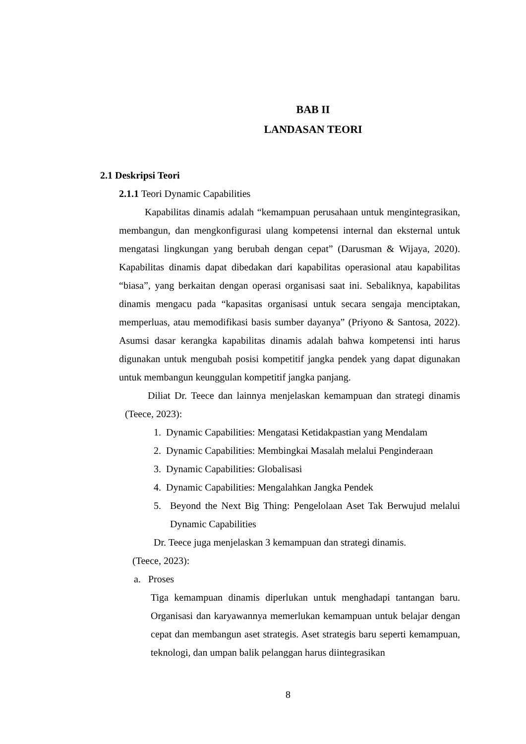BAB II
LANDASAN TEORI
2.1 Deskripsi Teori
2.1.1 Teori Dynamic Capabilities
Kapabilitas dinamis adalah “kemampuan perusahaan untuk mengintegrasikan, membangun, dan mengkonfigurasi ulang kompetensi internal dan eksternal untuk mengatasi lingkungan yang berubah dengan cepat” (Darusman & Wijaya, 2020). Kapabilitas dinamis dapat dibedakan dari kapabilitas operasional atau kapabilitas “biasa”, yang berkaitan dengan operasi organisasi saat ini. Sebaliknya, kapabilitas dinamis mengacu pada “kapasitas organisasi untuk secara sengaja menciptakan, memperluas, atau memodifikasi basis sumber dayanya” (Priyono & Santosa, 2022). Asumsi dasar kerangka kapabilitas dinamis adalah bahwa kompetensi inti harus digunakan untuk mengubah posisi kompetitif jangka pendek yang dapat digunakan untuk membangun keunggulan kompetitif jangka panjang.
Diliat Dr. Teece dan lainnya menjelaskan kemampuan dan strategi dinamis (Teece, 2023):
1. Dynamic Capabilities: Mengatasi Ketidakpastian yang Mendalam
2. Dynamic Capabilities: Membingkai Masalah melalui Penginderaan
3. Dynamic Capabilities: Globalisasi
4. Dynamic Capabilities: Mengalahkan Jangka Pendek
5. Beyond the Next Big Thing: Pengelolaan Aset Tak Berwujud melalui Dynamic Capabilities
Dr. Teece juga menjelaskan 3 kemampuan dan strategi dinamis.
(Teece, 2023):
a. Proses
Tiga kemampuan dinamis diperlukan untuk menghadapi tantangan baru. Organisasi dan karyawannya memerlukan kemampuan untuk belajar dengan cepat dan membangun aset strategis. Aset strategis baru seperti kemampuan, teknologi, dan umpan balik pelanggan harus diintegrasikan
8